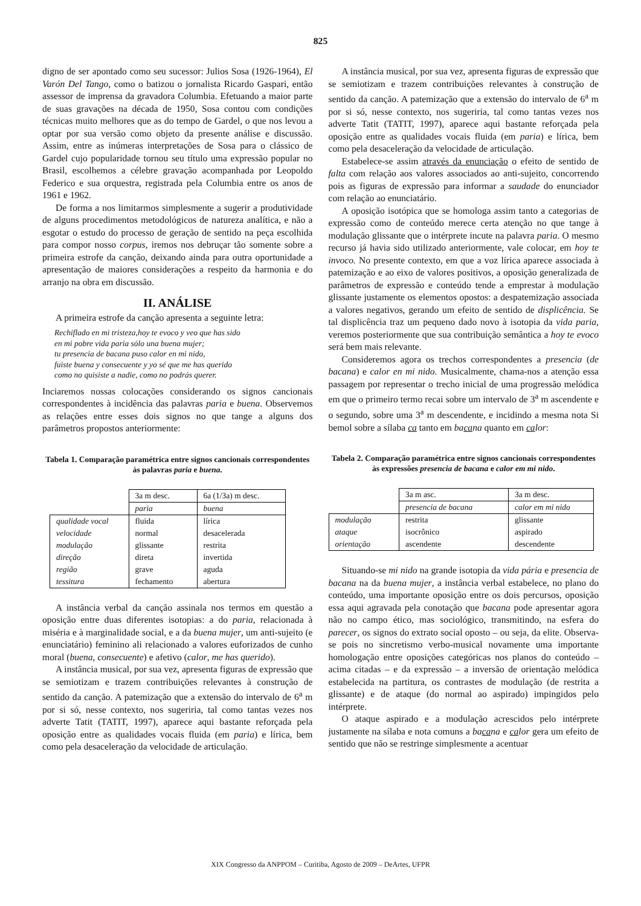825
digno de ser apontado como seu sucessor: Julios Sosa (1926-1964), El Varón Del Tango, como o batizou o jornalista Ricardo Gaspari, então assessor de imprensa da gravadora Columbia. Efetuando a maior parte de suas gravações na década de 1950, Sosa contou com condições técnicas muito melhores que as do tempo de Gardel, o que nos levou a optar por sua versão como objeto da presente análise e discussão. Assim, entre as inúmeras interpretações de Sosa para o clássico de Gardel cujo popularidade tornou seu título uma expressão popular no Brasil, escolhemos a célebre gravação acompanhada por Leopoldo Federico e sua orquestra, registrada pela Columbia entre os anos de 1961 e 1962.
De forma a nos limitarmos simplesmente a sugerir a produtividade de alguns procedimentos metodológicos de natureza analítica, e não a esgotar o estudo do processo de geração de sentido na peça escolhida para compor nosso corpus, iremos nos debruçar tão somente sobre a primeira estrofe da canção, deixando ainda para outra oportunidade a apresentação de maiores considerações a respeito da harmonia e do arranjo na obra em discussão.
II. ANÁLISE
A primeira estrofe da canção apresenta a seguinte letra:
Rechiflado en mi tristeza,hoy te evoco y veo que has sido
en mi pobre vida paria sólo una buena mujer;
tu presencia de bacana puso calor en mi nido,
fuiste buena y consecuente y yo sé que me has querido
como no quisiste a nadie, como no podrás querer.
Inciaremos nossas colocações considerando os signos cancionais correspondentes à incidência das palavras paria e buena. Observemos as relações entre esses dois signos no que tange a alguns dos parâmetros propostos anteriormente:
Tabela 1. Comparação paramétrica entre signos cancionais correspondentes às palavras paria e buena.
| | 3a m desc. | 6a (1/3a) m desc. |
| | paria | buena |
| qualidade vocal | fluida | lírica |
| velocidade | normal | desacelerada |
| modulação | glissante | restrita |
| direção | direta | invertida |
| região | grave | aguda |
| tessitura | fechamento | abertura |
A instância verbal da canção assinala nos termos em questão a oposição entre duas diferentes isotopias: a do paria, relacionada à miséria e à marginalidade social, e a da buena mujer, um anti-sujeito (e enunciatário) feminino ali relacionado a valores euforizados de cunho moral (buena, consecuente) e afetivo (calor, me has querido).
A instância musical, por sua vez, apresenta figuras de expressão que se semiotizam e trazem contribuições relevantes à construção de sentido da canção. A patemização que a extensão do intervalo de 6<sup>a</sup> m por si só, nesse contexto, nos sugeriria, tal como tantas vezes nos adverte Tatit (TATIT, 1997), aparece aqui bastante reforçada pela oposição entre as qualidades vocais fluida (em paria) e lírica, bem como pela desaceleração da velocidade de articulação.
A instância musical, por sua vez, apresenta figuras de expressão que se semiotizam e trazem contribuições relevantes à construção de sentido da canção. A patemização que a extensão do intervalo de 6<sup>a</sup> m por si só, nesse contexto, nos sugeriria, tal como tantas vezes nos adverte Tatit (TATIT, 1997), aparece aqui bastante reforçada pela oposição entre as qualidades vocais fluida (em paria) e lírica, bem como pela desaceleração da velocidade de articulação.
Estabelece-se assim através da enunciação o efeito de sentido de falta com relação aos valores associados ao anti-sujeito, concorrendo pois as figuras de expressão para informar a saudade do enunciador com relação ao enunciatário.
A oposição isotópica que se homologa assim tanto a categorias de expressão como de conteúdo merece certa atenção no que tange à modulação glissante que o intérprete incute na palavra paria. O mesmo recurso já havia sido utilizado anteriormente, vale colocar, em hoy te invoco. No presente contexto, em que a voz lírica aparece associada à patemização e ao eixo de valores positivos, a oposição generalizada de parâmetros de expressão e conteúdo tende a emprestar à modulação glissante justamente os elementos opostos: a despatemização associada a valores negativos, gerando um efeito de sentido de displicência. Se tal displicência traz um pequeno dado novo à isotopia da vida paria, veremos posteriormente que sua contribuição semântica a hoy te evoco será bem mais relevante.
Consideremos agora os trechos correspondentes a presencia (de bacana) e calor en mi nido. Musicalmente, chama-nos a atenção essa passagem por representar o trecho inicial de uma progressão melódica em que o primeiro termo recai sobre um intervalo de 3<sup>a</sup> m ascendente e o segundo, sobre uma 3<sup>a</sup> m descendente, e incidindo a mesma nota Si bemol sobre a sílaba ca tanto em bacana quanto em calor:
Tabela 2. Comparação paramétrica entre signos cancionais correspondentes às expressões presencia de bacana e calor em mi nido.
| | 3a m asc. | 3a m desc. |
| | presencia de bacana | calor em mi nido |
| modulação | restrita | glissante |
| ataque | isocrônico | aspirado |
| orientação | ascendente | descendente |
Situando-se mi nido na grande isotopia da vida pária e presencia de bacana na da buena mujer, a instância verbal estabelece, no plano do conteúdo, uma importante oposição entre os dois percursos, oposição essa aqui agravada pela conotação que bacana pode apresentar agora não no campo ético, mas sociológico, transmitindo, na esfera do parecer, os signos do extrato social oposto – ou seja, da elite. Observa-se pois no sincretismo verbo-musical novamente uma importante homologação entre oposições categóricas nos planos do conteúdo – acima citadas – e da expressão – a inversão de orientação melódica estabelecida na partitura, os contrastes de modulação (de restrita a glissante) e de ataque (do normal ao aspirado) impingidos pelo intérprete.
O ataque aspirado e a modulação acrescidos pelo intérprete justamente na sílaba e nota comuns a bacana e calor gera um efeito de sentido que não se restringe simplesmente a acentuar
XIX Congresso da ANPPOM – Curitiba, Agosto de 2009 – DeArtes, UFPR